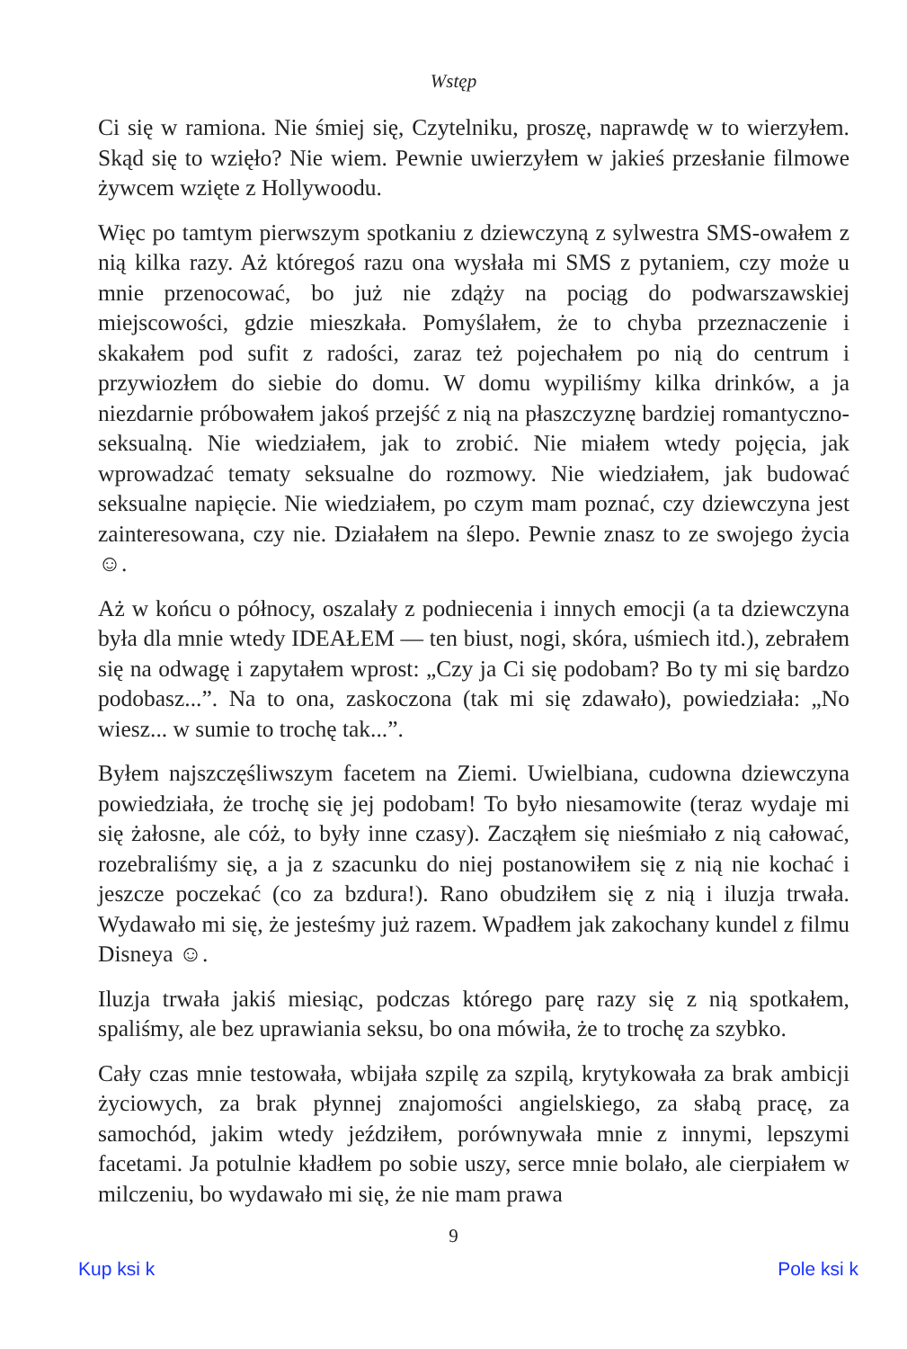Wstęp
Ci się w ramiona. Nie śmiej się, Czytelniku, proszę, naprawdę w to wierzyłem. Skąd się to wzięło? Nie wiem. Pewnie uwierzyłem w jakieś przesłanie filmowe żywcem wzięte z Hollywoodu.
Więc po tamtym pierwszym spotkaniu z dziewczyną z sylwestra SMS-owałem z nią kilka razy. Aż któregoś razu ona wysłała mi SMS z pytaniem, czy może u mnie przenocować, bo już nie zdąży na pociąg do podwarszawskiej miejscowości, gdzie mieszkała. Pomyślałem, że to chyba przeznaczenie i skakałem pod sufit z radości, zaraz też pojechałem po nią do centrum i przywiozłem do siebie do domu. W domu wypiliśmy kilka drinków, a ja niezdarnie próbowałem jakoś przejść z nią na płaszczyznę bardziej romantyczno-seksualną. Nie wiedziałem, jak to zrobić. Nie miałem wtedy pojęcia, jak wprowadzać tematy seksualne do rozmowy. Nie wiedziałem, jak budować seksualne napięcie. Nie wiedziałem, po czym mam poznać, czy dziewczyna jest zainteresowana, czy nie. Działałem na ślepo. Pewnie znasz to ze swojego życia ☺.
Aż w końcu o północy, oszalały z podniecenia i innych emocji (a ta dziewczyna była dla mnie wtedy IDEAŁEM — ten biust, nogi, skóra, uśmiech itd.), zebrałem się na odwagę i zapytałem wprost: „Czy ja Ci się podobam? Bo ty mi się bardzo podobasz...”. Na to ona, zaskoczona (tak mi się zdawało), powiedziała: „No wiesz... w sumie to trochę tak...”.
Byłem najszczęśliwszym facetem na Ziemi. Uwielbiana, cudowna dziewczyna powiedziała, że trochę się jej podobam! To było niesamowite (teraz wydaje mi się żałosne, ale cóż, to były inne czasy). Zacząłem się nieśmiało z nią całować, rozebraliśmy się, a ja z szacunku do niej postanowiłem się z nią nie kochać i jeszcze poczekać (co za bzdura!). Rano obudziłem się z nią i iluzja trwała. Wydawało mi się, że jesteśmy już razem. Wpadłem jak zakochany kundel z filmu Disneya ☺.
Iluzja trwała jakiś miesiąc, podczas którego parę razy się z nią spotkałem, spaliśmy, ale bez uprawiania seksu, bo ona mówiła, że to trochę za szybko.
Cały czas mnie testowała, wbijała szpilę za szpilą, krytykowała za brak ambicji życiowych, za brak płynnej znajomości angielskiego, za słabą pracę, za samochód, jakim wtedy jeździłem, porównywała mnie z innymi, lepszymi facetami. Ja potulnie kładłem po sobie uszy, serce mnie bolało, ale cierpiałem w milczeniu, bo wydawało mi się, że nie mam prawa
9
Kup ksi k Pole ksi k